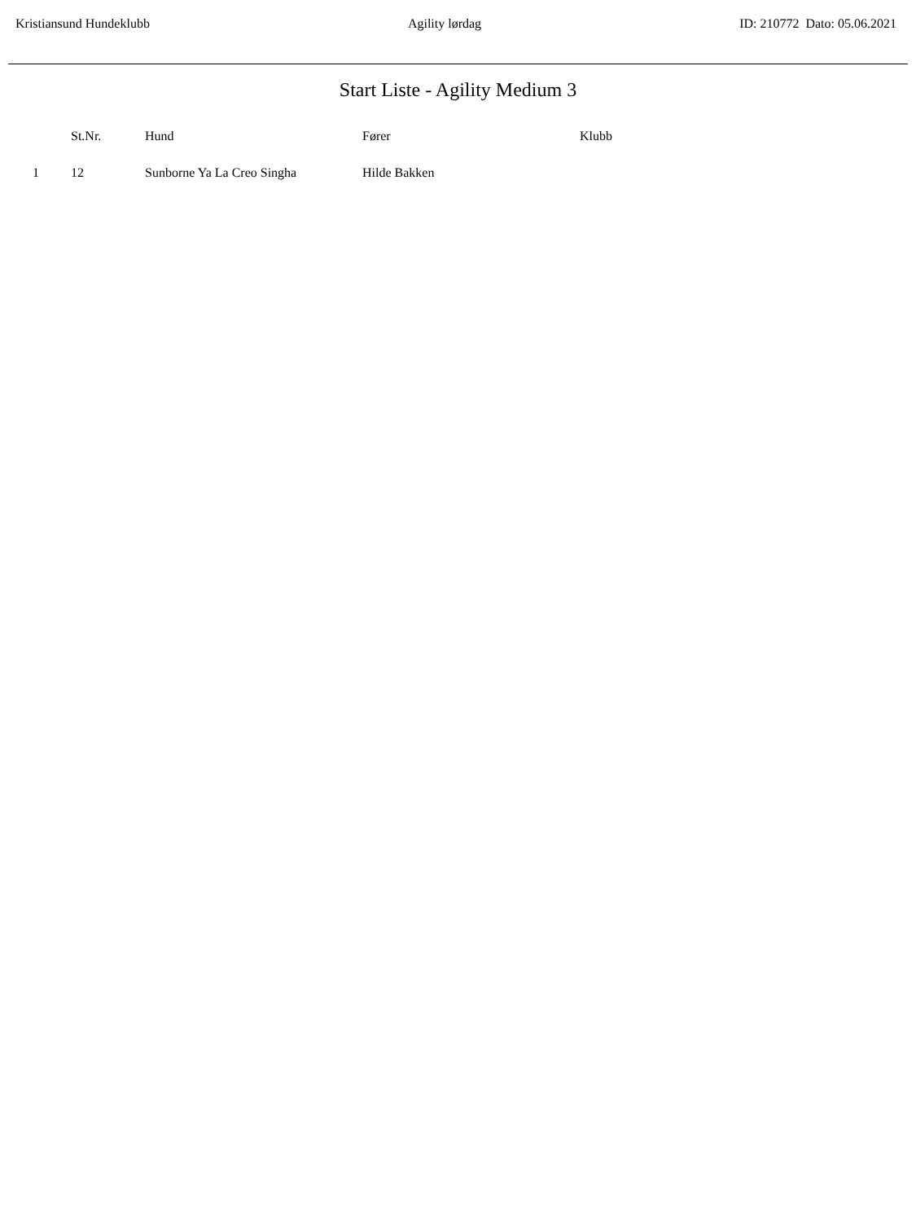Kristiansund Hundeklubb Agility lørdag ID: 210772 Dato: 05.06.2021
Start Liste - Agility Medium 3
| | St.Nr. | Hund | Fører | Klubb |
| --- | --- | --- | --- | --- |
| 1 | 12 | Sunborne Ya La Creo Singha | Hilde Bakken | |